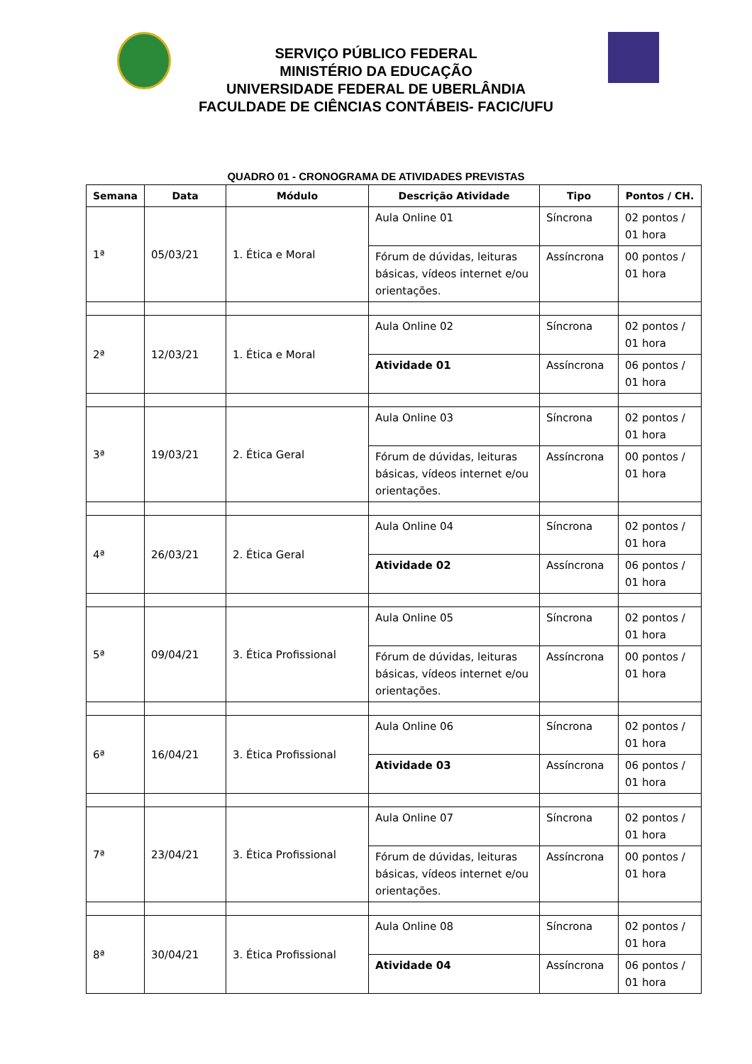SERVIÇO PÚBLICO FEDERAL
MINISTÉRIO DA EDUCAÇÃO
UNIVERSIDADE FEDERAL DE UBERLÂNDIA
FACULDADE DE CIÊNCIAS CONTÁBEIS- FACIC/UFU
QUADRO 01 - CRONOGRAMA DE ATIVIDADES PREVISTAS
| Semana | Data | Módulo | Descrição Atividade | Tipo | Pontos / CH. |
| --- | --- | --- | --- | --- | --- |
| 1ª | 05/03/21 | 1. Ética e Moral | Aula Online 01 | Síncrona | 02 pontos / 01 hora |
| | | | Fórum de dúvidas, leituras básicas, vídeos internet e/ou orientações. | Assíncrona | 00 pontos / 01 hora |
| 2ª | 12/03/21 | 1. Ética e Moral | Aula Online 02 | Síncrona | 02 pontos / 01 hora |
| | | | Atividade 01 | Assíncrona | 06 pontos / 01 hora |
| 3ª | 19/03/21 | 2. Ética Geral | Aula Online 03 | Síncrona | 02 pontos / 01 hora |
| | | | Fórum de dúvidas, leituras básicas, vídeos internet e/ou orientações. | Assíncrona | 00 pontos / 01 hora |
| 4ª | 26/03/21 | 2. Ética Geral | Aula Online 04 | Síncrona | 02 pontos / 01 hora |
| | | | Atividade 02 | Assíncrona | 06 pontos / 01 hora |
| 5ª | 09/04/21 | 3. Ética Profissional | Aula Online 05 | Síncrona | 02 pontos / 01 hora |
| | | | Fórum de dúvidas, leituras básicas, vídeos internet e/ou orientações. | Assíncrona | 00 pontos / 01 hora |
| 6ª | 16/04/21 | 3. Ética Profissional | Aula Online 06 | Síncrona | 02 pontos / 01 hora |
| | | | Atividade 03 | Assíncrona | 06 pontos / 01 hora |
| 7ª | 23/04/21 | 3. Ética Profissional | Aula Online 07 | Síncrona | 02 pontos / 01 hora |
| | | | Fórum de dúvidas, leituras básicas, vídeos internet e/ou orientações. | Assíncrona | 00 pontos / 01 hora |
| 8ª | 30/04/21 | 3. Ética Profissional | Aula Online 08 | Síncrona | 02 pontos / 01 hora |
| | | | Atividade 04 | Assíncrona | 06 pontos / 01 hora |